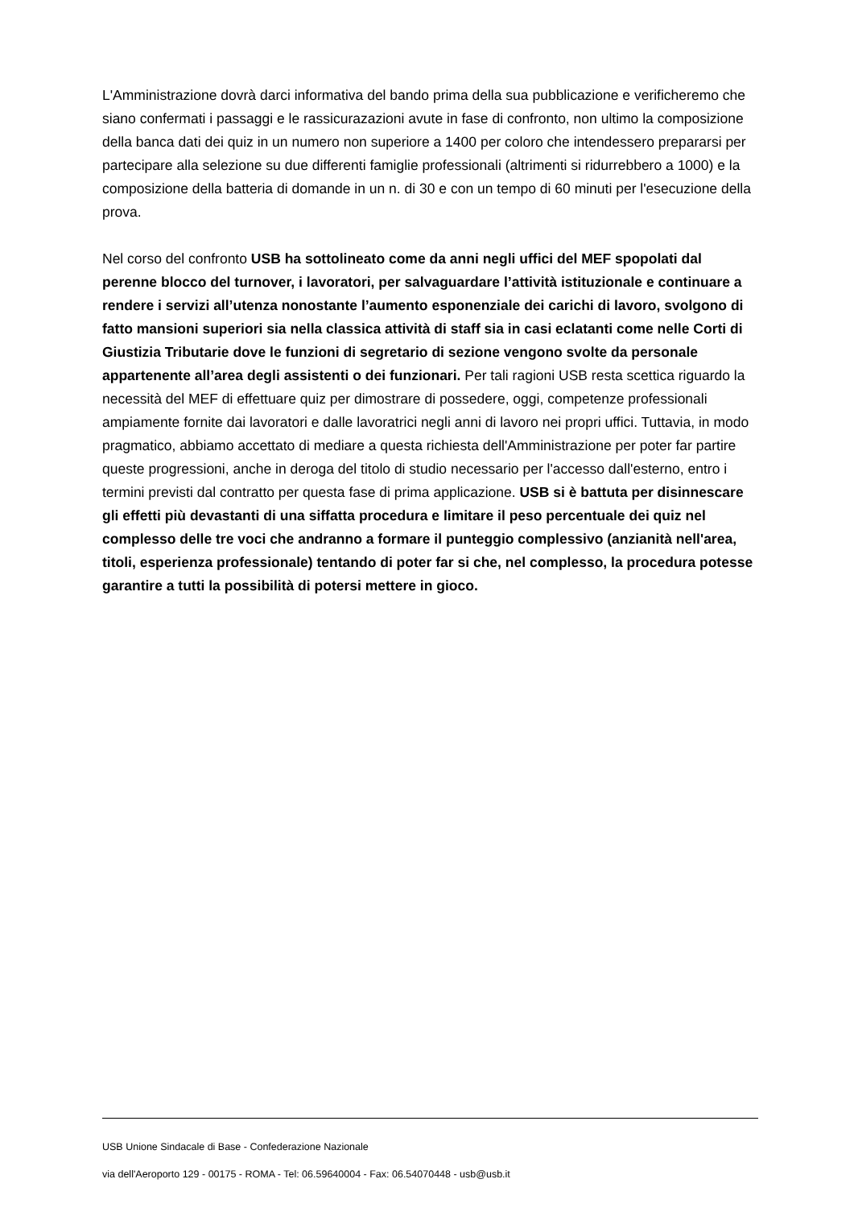L'Amministrazione dovrà darci informativa del bando prima della sua pubblicazione e verificheremo che siano confermati i passaggi e le rassicurazazioni avute in fase di confronto, non ultimo la composizione della banca dati dei quiz in un numero non superiore a 1400 per coloro che intendessero prepararsi per partecipare alla selezione su due differenti famiglie professionali (altrimenti si ridurrebbero a 1000) e la composizione della batteria di domande in un n. di 30 e con un tempo di 60 minuti per l'esecuzione della prova.
Nel corso del confronto USB ha sottolineato come da anni negli uffici del MEF spopolati dal perenne blocco del turnover, i lavoratori, per salvaguardare l’attività istituzionale e continuare a rendere i servizi all’utenza nonostante l’aumento esponenziale dei carichi di lavoro, svolgono di fatto mansioni superiori sia nella classica attività di staff sia in casi eclatanti come nelle Corti di Giustizia Tributarie dove le funzioni di segretario di sezione vengono svolte da personale appartenente all’area degli assistenti o dei funzionari. Per tali ragioni USB resta scettica riguardo la necessità del MEF di effettuare quiz per dimostrare di possedere, oggi, competenze professionali ampiamente fornite dai lavoratori e dalle lavoratrici negli anni di lavoro nei propri uffici. Tuttavia, in modo pragmatico, abbiamo accettato di mediare a questa richiesta dell'Amministrazione per poter far partire queste progressioni, anche in deroga del titolo di studio necessario per l'accesso dall'esterno, entro i termini previsti dal contratto per questa fase di prima applicazione. USB si è battuta per disinnescare gli effetti più devastanti di una siffatta procedura e limitare il peso percentuale dei quiz nel complesso delle tre voci che andranno a formare il punteggio complessivo (anzianità nell'area, titoli, esperienza professionale) tentando di poter far si che, nel complesso, la procedura potesse garantire a tutti la possibilità di potersi mettere in gioco.
USB Unione Sindacale di Base - Confederazione Nazionale
via dell'Aeroporto 129 - 00175 - ROMA - Tel: 06.59640004 - Fax: 06.54070448 - usb@usb.it